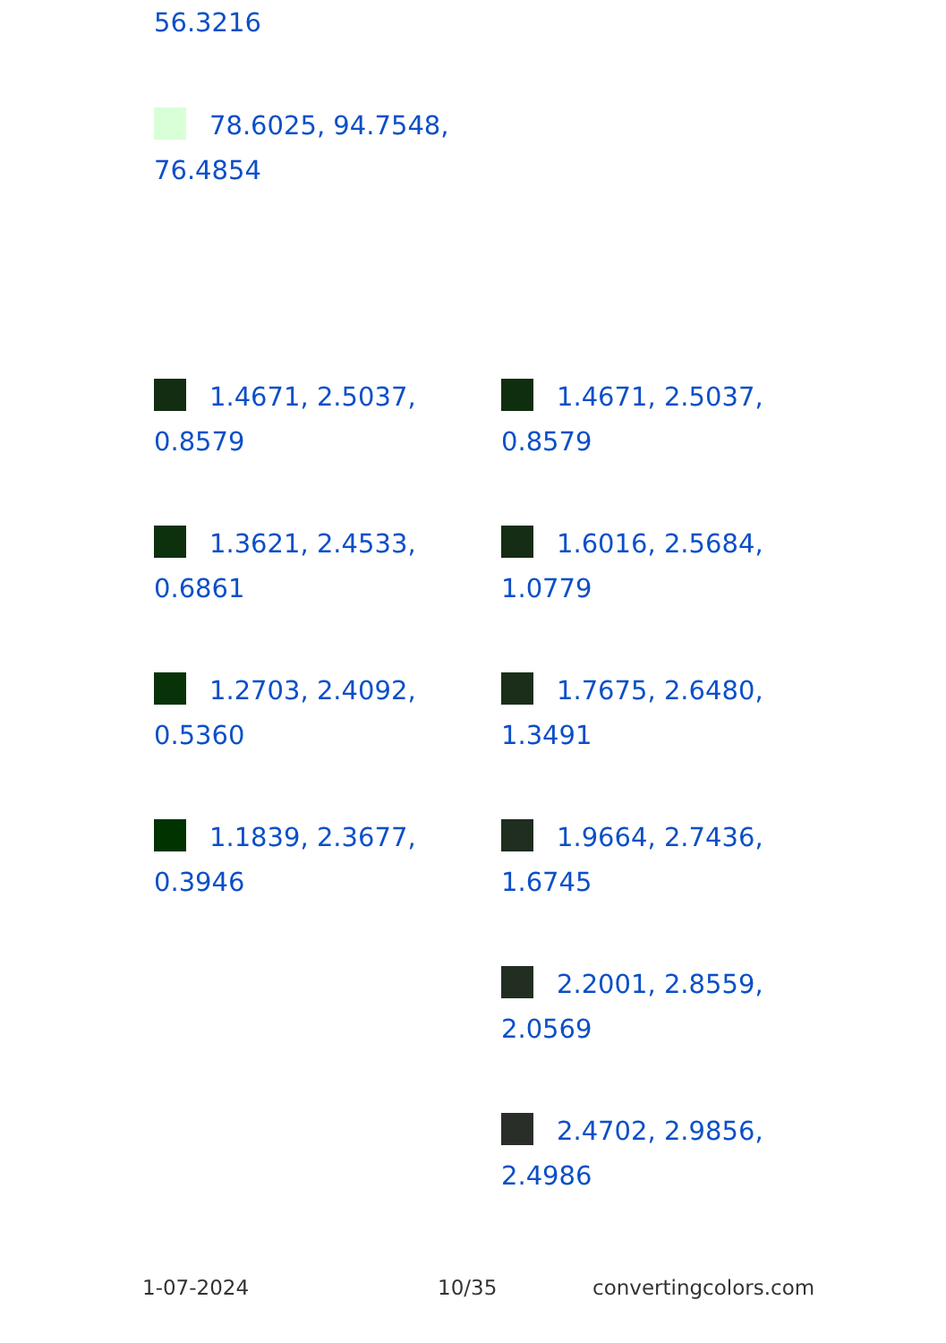56.3216
78.6025, 94.7548, 76.4854
1.4671, 2.5037, 0.8579
1.3621, 2.4533, 0.6861
1.2703, 2.4092, 0.5360
1.1839, 2.3677, 0.3946
1.4671, 2.5037, 0.8579
1.6016, 2.5684, 1.0779
1.7675, 2.6480, 1.3491
1.9664, 2.7436, 1.6745
2.2001, 2.8559, 2.0569
2.4702, 2.9856, 2.4986
1-07-2024 10/35 convertingcolors.com